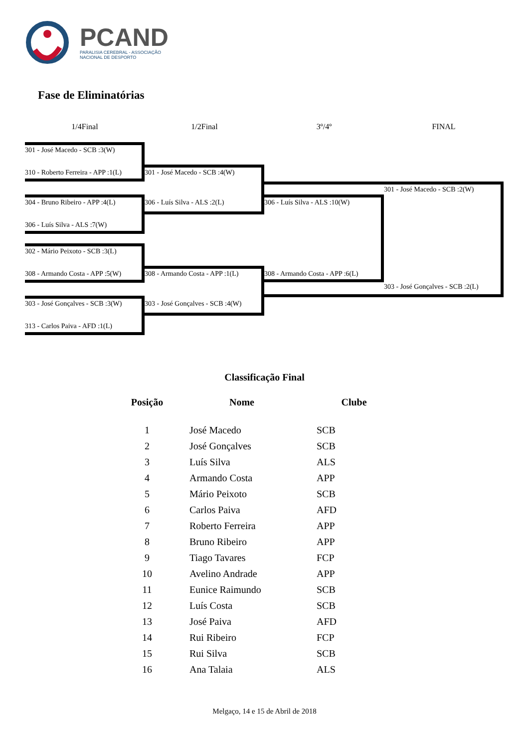PCAND
PARALISIA CEREBRAL - ASSOCIAÇÃO
NACIONAL DE DESPORTO
Fase de Eliminatórias
1/4Final 1/2Final 3º/4º FINAL
301 - José Macedo - SCB :3(W)
310 - Roberto Ferreira - APP :1(L) 301 - José Macedo - SCB :4(W)
301 - José Macedo - SCB :2(W)
304 - Bruno Ribeiro - APP :4(L) 306 - Luís Silva - ALS :2(L) 306 - Luís Silva - ALS :10(W)
306 - Luís Silva - ALS :7(W)
302 - Mário Peixoto - SCB :3(L)
308 - Armando Costa - APP :5(W) 308 - Armando Costa - APP :1(L) 308 - Armando Costa - APP :6(L)
303 - José Gonçalves - SCB :2(L)
303 - José Gonçalves - SCB :3(W) 303 - José Gonçalves - SCB :4(W)
313 - Carlos Paiva - AFD :1(L)
Classificação Final
| Posição | Nome | Clube |
| --- | --- | --- |
| 1 | José Macedo | SCB |
| 2 | José Gonçalves | SCB |
| 3 | Luís Silva | ALS |
| 4 | Armando Costa | APP |
| 5 | Mário Peixoto | SCB |
| 6 | Carlos Paiva | AFD |
| 7 | Roberto Ferreira | APP |
| 8 | Bruno Ribeiro | APP |
| 9 | Tiago Tavares | FCP |
| 10 | Avelino Andrade | APP |
| 11 | Eunice Raimundo | SCB |
| 12 | Luís Costa | SCB |
| 13 | José Paiva | AFD |
| 14 | Rui Ribeiro | FCP |
| 15 | Rui Silva | SCB |
| 16 | Ana Talaia | ALS |
Melgaço, 14 e 15 de Abril de 2018